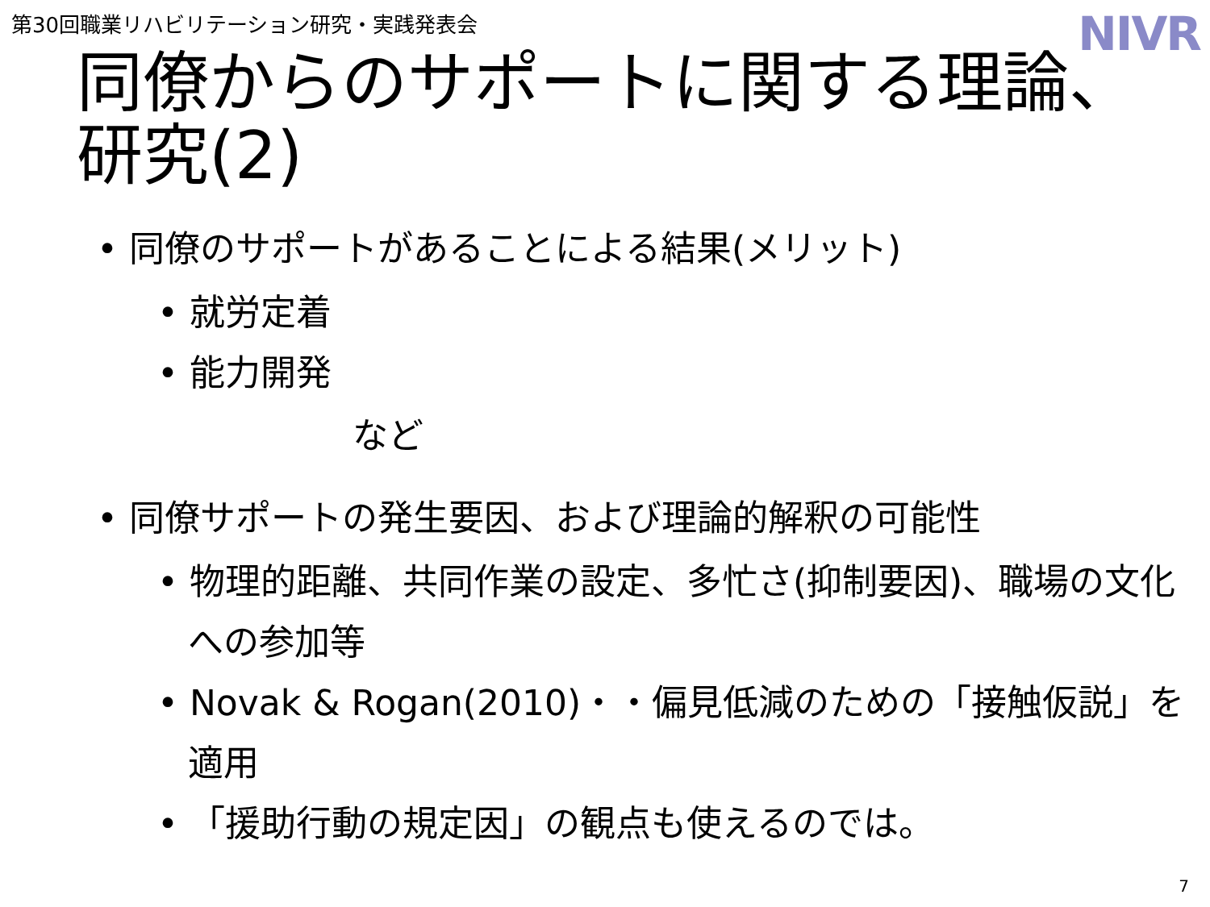第30回職業リハビリテーション研究・実践発表会
NIVR
同僚からのサポートに関する理論、
研究(2)
• 同僚のサポートがあることによる結果(メリット)
• 就労定着
• 能力開発
など
• 同僚サポートの発生要因、および理論的解釈の可能性
• 物理的距離、共同作業の設定、多忙さ(抑制要因)、職場の文化への参加等
• Novak & Rogan(2010)・・偏見低減のための「接触仮説」を適用
• 「援助行動の規定因」の観点も使えるのでは。
7